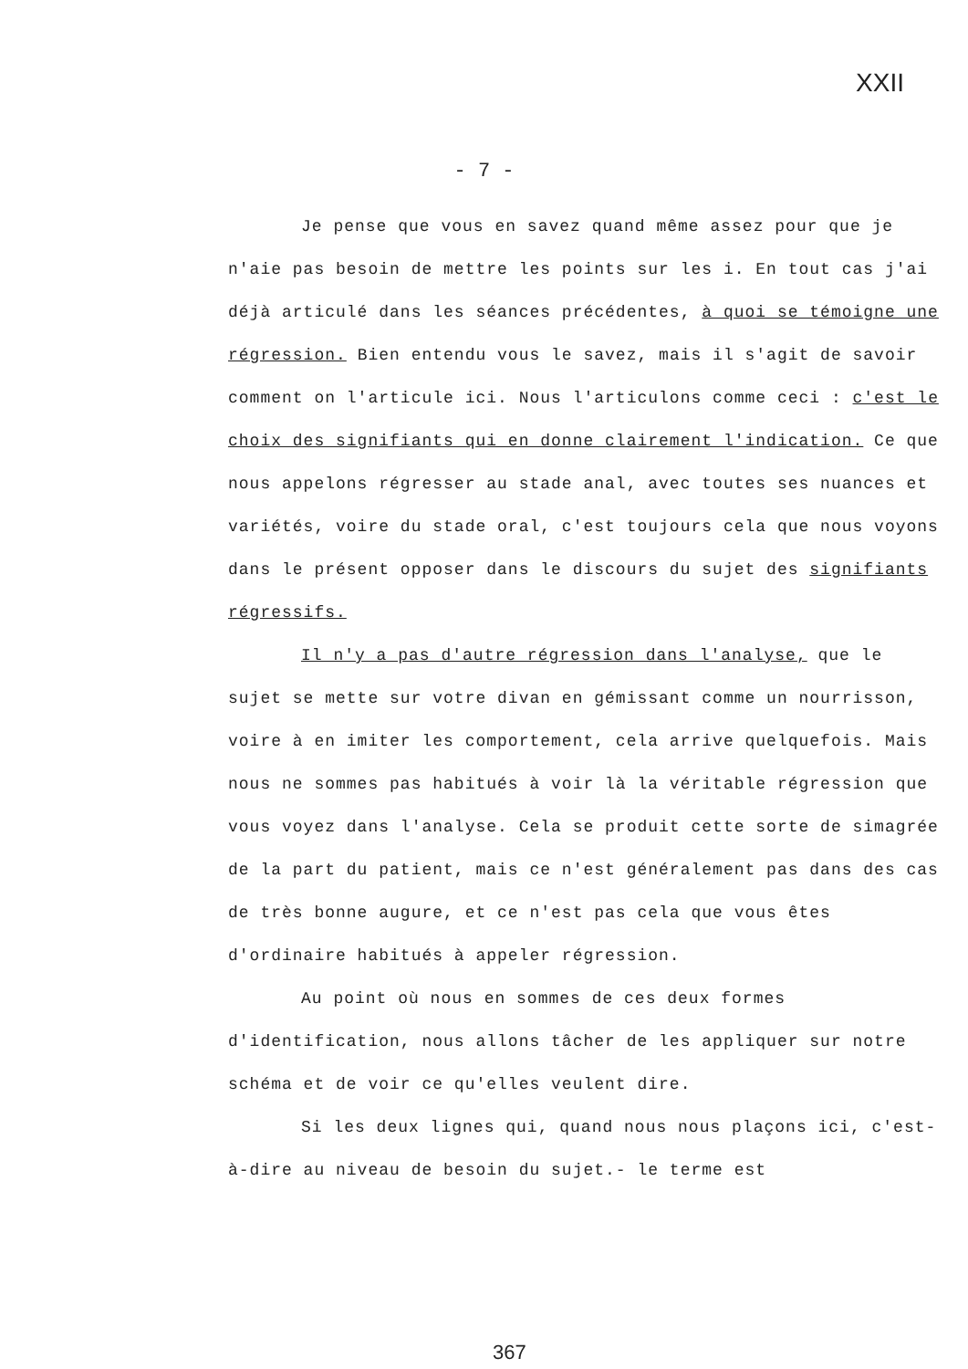XXII
- 7 -
Je pense que vous en savez quand même assez pour que je n'aie pas besoin de mettre les points sur les i. En tout cas j'ai déjà articulé dans les séances précédentes, à quoi se témoigne une régression. Bien entendu vous le savez, mais il s'agit de savoir comment on l'articule ici. Nous l'articulons comme ceci : c'est le choix des signifiants qui en donne clairement l'indication. Ce que nous appelons régresser au stade anal, avec toutes ses nuances et variétés, voire du stade oral, c'est toujours cela que nous voyons dans le présent opposer dans le discours du sujet des signifiants régressifs.
Il n'y a pas d'autre régression dans l'analyse, que le sujet se mette sur votre divan en gémissant comme un nourrisson, voire à en imiter les comportement, cela arrive quelquefois. Mais nous ne sommes pas habitués à voir là la véritable régression que vous voyez dans l'analyse. Cela se produit cette sorte de simagrée de la part du patient, mais ce n'est généralement pas dans des cas de très bonne augure, et ce n'est pas cela que vous êtes d'ordinaire habitués à appeler régression.
Au point où nous en sommes de ces deux formes d'identification, nous allons tâcher de les appliquer sur notre schéma et de voir ce qu'elles veulent dire.
Si les deux lignes qui, quand nous nous plaçons ici, c'est-à-dire au niveau de besoin du sujet.- le terme est
367